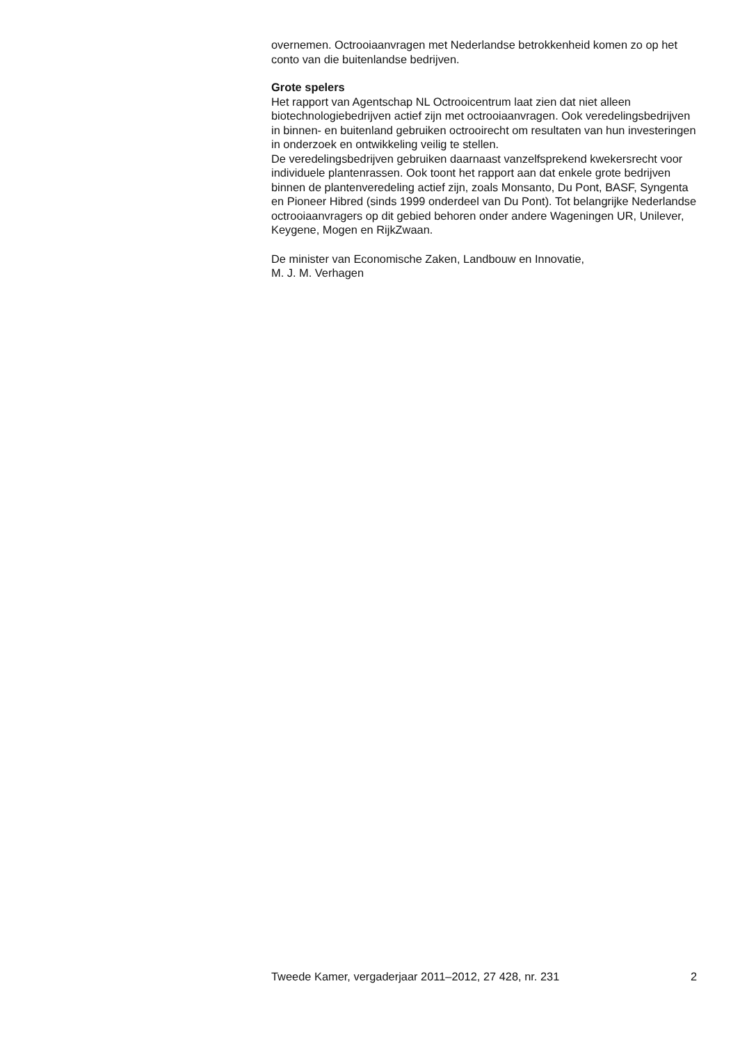overnemen. Octrooiaanvragen met Nederlandse betrokkenheid komen zo op het conto van die buitenlandse bedrijven.
Grote spelers
Het rapport van Agentschap NL Octrooicentrum laat zien dat niet alleen biotechnologiebedrijven actief zijn met octrooiaanvragen. Ook veredelingsbedrijven in binnen- en buitenland gebruiken octrooirecht om resultaten van hun investeringen in onderzoek en ontwikkeling veilig te stellen.
De veredelingsbedrijven gebruiken daarnaast vanzelfsprekend kwekersrecht voor individuele plantenrassen. Ook toont het rapport aan dat enkele grote bedrijven binnen de plantenveredeling actief zijn, zoals Monsanto, Du Pont, BASF, Syngenta en Pioneer Hibred (sinds 1999 onderdeel van Du Pont). Tot belangrijke Nederlandse octrooiaanvragers op dit gebied behoren onder andere Wageningen UR, Unilever, Keygene, Mogen en RijkZwaan.
De minister van Economische Zaken, Landbouw en Innovatie,
M. J. M. Verhagen
Tweede Kamer, vergaderjaar 2011–2012, 27 428, nr. 231 2